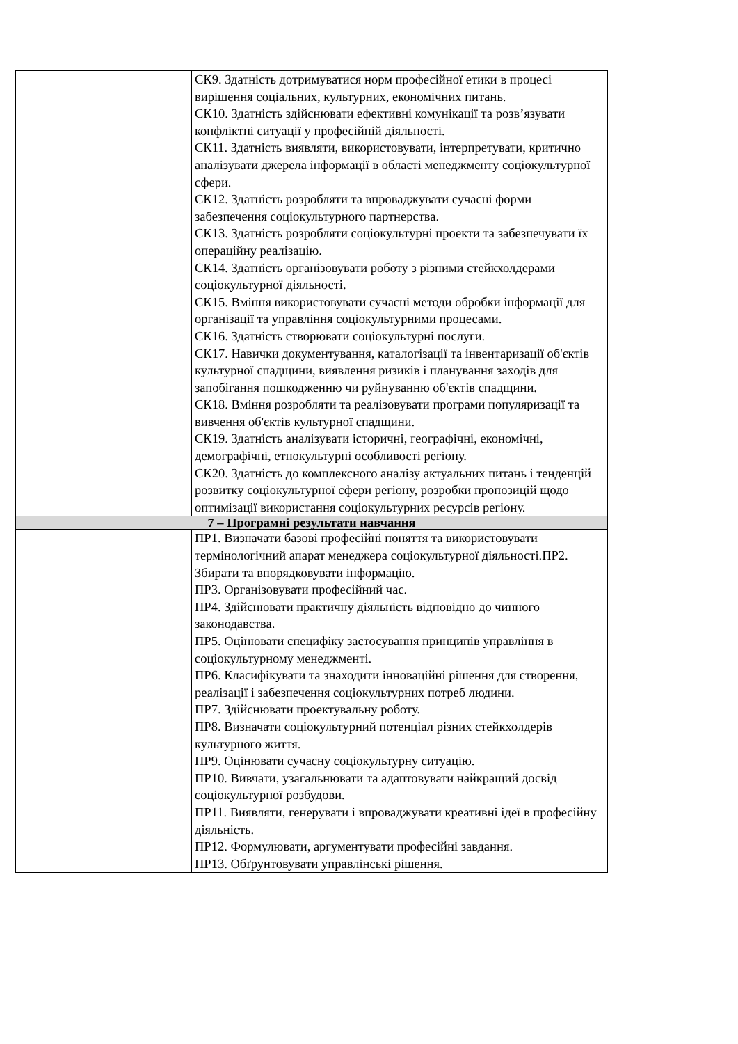| | СК9. Здатність дотримуватися норм професійної етики в процесі вирішення соціальних, культурних, економічних питань. СК10. Здатність здійснювати ефективні комунікації та розв’язувати конфліктні ситуації у професійній діяльності. СК11. Здатність виявляти, використовувати, інтерпретувати, критично аналізувати джерела інформації в області менеджменту соціокультурної сфери. СК12. Здатність розробляти та впроваджувати сучасні форми забезпечення соціокультурного партнерства. СК13. Здатність розробляти соціокультурні проекти та забезпечувати їх операційну реалізацію. СК14. Здатність організовувати роботу з різними стейкхолдерами соціокультурної діяльності. СК15. Вміння використовувати сучасні методи обробки інформації для організації та управління соціокультурними процесами. СК16. Здатність створювати соціокультурні послуги. СК17. Навички документування, каталогізації та інвентаризації об'єктів культурної спадщини, виявлення ризиків і планування заходів для запобігання пошкодженню чи руйнуванню об'єктів спадщини. СК18. Вміння розробляти та реалізовувати програми популяризації та вивчення об'єктів культурної спадщини. СК19. Здатність аналізувати історичні, географічні, економічні, демографічні, етнокультурні особливості регіону. СК20. Здатність до комплексного аналізу актуальних питань і тенденцій розвитку соціокультурної сфери регіону, розробки пропозицій щодо оптимізації використання соціокультурних ресурсів регіону. |
| 7 – Програмні результати навчання | |
| | ПР1. Визначати базові професійні поняття та використовувати термінологічний апарат менеджера соціокультурної діяльності.ПР2. Збирати та впорядковувати інформацію. ПР3. Організовувати професійний час. ПР4. Здійснювати практичну діяльність відповідно до чинного законодавства. ПР5. Оцінювати специфіку застосування принципів управління в соціокультурному менеджменті. ПР6. Класифікувати та знаходити інноваційні рішення для створення, реалізації і забезпечення соціокультурних потреб людини. ПР7. Здійснювати проектувальну роботу. ПР8. Визначати соціокультурний потенціал різних стейкхолдерів культурного життя. ПР9. Оцінювати сучасну соціокультурну ситуацію. ПР10. Вивчати, узагальнювати та адаптовувати найкращий досвід соціокультурної розбудови. ПР11. Виявляти, генерувати і впроваджувати креативні ідеї в професійну діяльність. ПР12. Формулювати, аргументувати професійні завдання. ПР13. Обґрунтовувати управлінські рішення. |